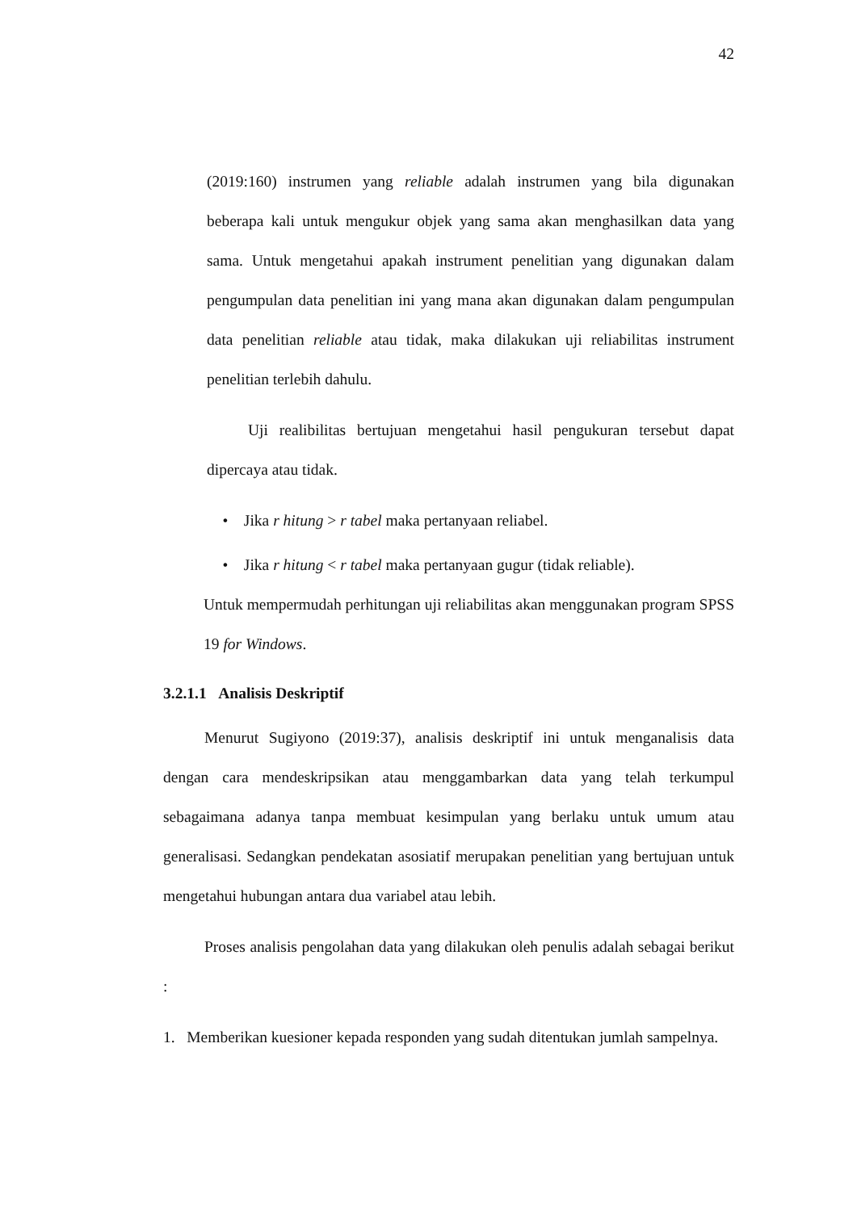42
(2019:160) instrumen yang reliable adalah instrumen yang bila digunakan beberapa kali untuk mengukur objek yang sama akan menghasilkan data yang sama. Untuk mengetahui apakah instrument penelitian yang digunakan dalam pengumpulan data penelitian ini yang mana akan digunakan dalam pengumpulan data penelitian reliable atau tidak, maka dilakukan uji reliabilitas instrument penelitian terlebih dahulu.
Uji realibilitas bertujuan mengetahui hasil pengukuran tersebut dapat dipercaya atau tidak.
• Jika r hitung > r tabel maka pertanyaan reliabel.
• Jika r hitung < r tabel maka pertanyaan gugur (tidak reliable).
Untuk mempermudah perhitungan uji reliabilitas akan menggunakan program SPSS 19 for Windows.
3.2.1.1 Analisis Deskriptif
Menurut Sugiyono (2019:37), analisis deskriptif ini untuk menganalisis data dengan cara mendeskripsikan atau menggambarkan data yang telah terkumpul sebagaimana adanya tanpa membuat kesimpulan yang berlaku untuk umum atau generalisasi. Sedangkan pendekatan asosiatif merupakan penelitian yang bertujuan untuk mengetahui hubungan antara dua variabel atau lebih.
Proses analisis pengolahan data yang dilakukan oleh penulis adalah sebagai berikut :
1. Memberikan kuesioner kepada responden yang sudah ditentukan jumlah sampelnya.